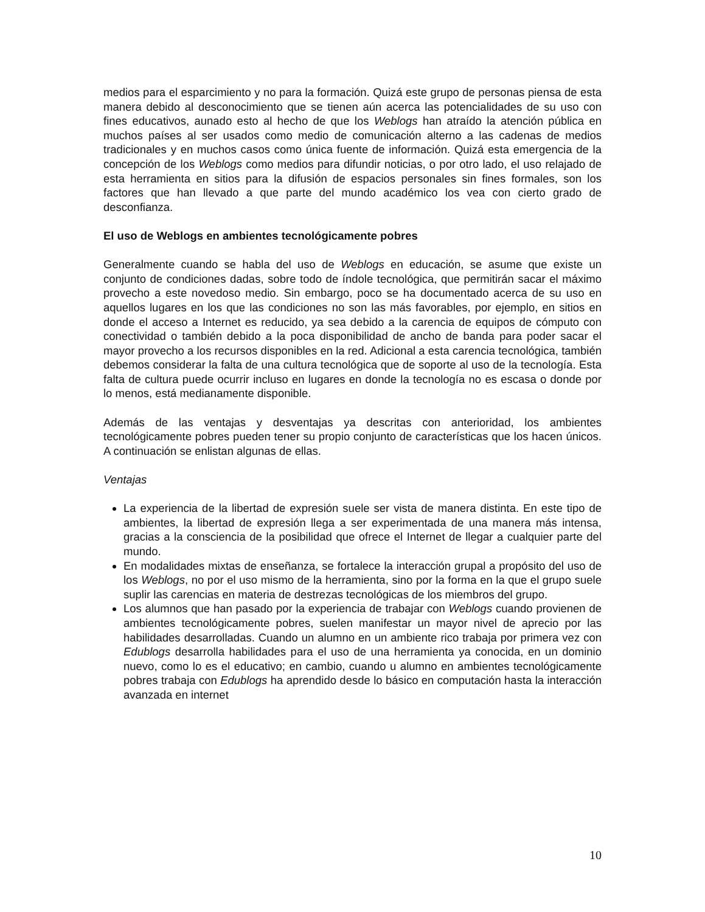medios para el esparcimiento y no para la formación. Quizá este grupo de personas piensa de esta manera debido al desconocimiento que se tienen aún acerca las potencialidades de su uso con fines educativos, aunado esto al hecho de que los Weblogs han atraído la atención pública en muchos países al ser usados como medio de comunicación alterno a las cadenas de medios tradicionales y en muchos casos como única fuente de información. Quizá esta emergencia de la concepción de los Weblogs como medios para difundir noticias, o por otro lado, el uso relajado de esta herramienta en sitios para la difusión de espacios personales sin fines formales, son los factores que han llevado a que parte del mundo académico los vea con cierto grado de desconfianza.
El uso de Weblogs en ambientes tecnológicamente pobres
Generalmente cuando se habla del uso de Weblogs en educación, se asume que existe un conjunto de condiciones dadas, sobre todo de índole tecnológica, que permitirán sacar el máximo provecho a este novedoso medio. Sin embargo, poco se ha documentado acerca de su uso en aquellos lugares en los que las condiciones no son las más favorables, por ejemplo, en sitios en donde el acceso a Internet es reducido, ya sea debido a la carencia de equipos de cómputo con conectividad o también debido a la poca disponibilidad de ancho de banda para poder sacar el mayor provecho a los recursos disponibles en la red. Adicional a esta carencia tecnológica, también debemos considerar la falta de una cultura tecnológica que de soporte al uso de la tecnología. Esta falta de cultura puede ocurrir incluso en lugares en donde la tecnología no es escasa o donde por lo menos, está medianamente disponible.
Además de las ventajas y desventajas ya descritas con anterioridad, los ambientes tecnológicamente pobres pueden tener su propio conjunto de características que los hacen únicos. A continuación se enlistan algunas de ellas.
Ventajas
La experiencia de la libertad de expresión suele ser vista de manera distinta. En este tipo de ambientes, la libertad de expresión llega a ser experimentada de una manera más intensa, gracias a la consciencia de la posibilidad que ofrece el Internet de llegar a cualquier parte del mundo.
En modalidades mixtas de enseñanza, se fortalece la interacción grupal a propósito del uso de los Weblogs, no por el uso mismo de la herramienta, sino por la forma en la que el grupo suele suplir las carencias en materia de destrezas tecnológicas de los miembros del grupo.
Los alumnos que han pasado por la experiencia de trabajar con Weblogs cuando provienen de ambientes tecnológicamente pobres, suelen manifestar un mayor nivel de aprecio por las habilidades desarrolladas. Cuando un alumno en un ambiente rico trabaja por primera vez con Edublogs desarrolla habilidades para el uso de una herramienta ya conocida, en un dominio nuevo, como lo es el educativo; en cambio, cuando u alumno en ambientes tecnológicamente pobres trabaja con Edublogs ha aprendido desde lo básico en computación hasta la interacción avanzada en internet
10